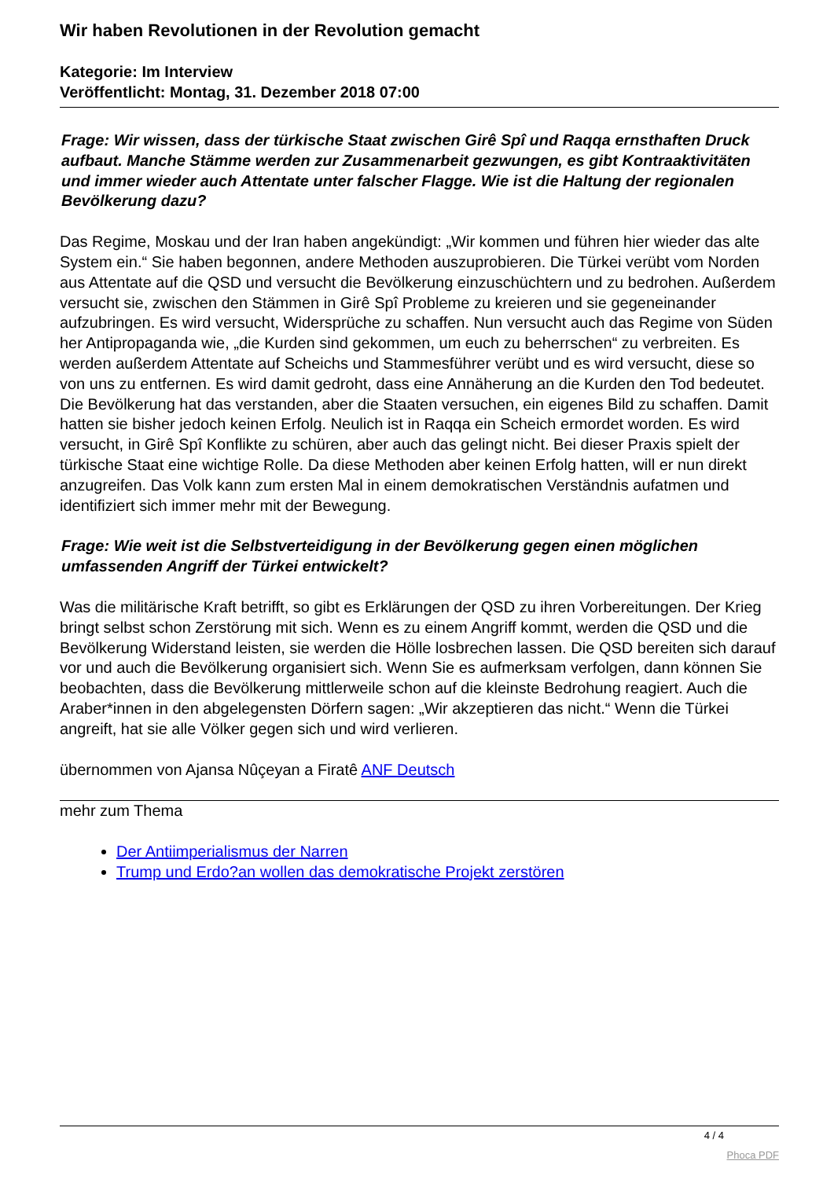Wir haben Revolutionen in der Revolution gemacht
Kategorie: Im Interview
Veröffentlicht: Montag, 31. Dezember 2018 07:00
Frage: Wir wissen, dass der türkische Staat zwischen Girê Spî und Raqqa ernsthaften Druck aufbaut. Manche Stämme werden zur Zusammenarbeit gezwungen, es gibt Kontraaktivitäten und immer wieder auch Attentate unter falscher Flagge. Wie ist die Haltung der regionalen Bevölkerung dazu?
Das Regime, Moskau und der Iran haben angekündigt: „Wir kommen und führen hier wieder das alte System ein.“ Sie haben begonnen, andere Methoden auszuprobieren. Die Türkei verübt vom Norden aus Attentate auf die QSD und versucht die Bevölkerung einzuschüchtern und zu bedrohen. Außerdem versucht sie, zwischen den Stämmen in Girê Spî Probleme zu kreieren und sie gegeneinander aufzubringen. Es wird versucht, Widersprüche zu schaffen. Nun versucht auch das Regime von Süden her Antipropaganda wie, „die Kurden sind gekommen, um euch zu beherrschen“ zu verbreiten. Es werden außerdem Attentate auf Scheichs und Stammesführer verübt und es wird versucht, diese so von uns zu entfernen. Es wird damit gedroht, dass eine Annäherung an die Kurden den Tod bedeutet. Die Bevölkerung hat das verstanden, aber die Staaten versuchen, ein eigenes Bild zu schaffen. Damit hatten sie bisher jedoch keinen Erfolg. Neulich ist in Raqqa ein Scheich ermordet worden. Es wird versucht, in Girê Spî Konflikte zu schüren, aber auch das gelingt nicht. Bei dieser Praxis spielt der türkische Staat eine wichtige Rolle. Da diese Methoden aber keinen Erfolg hatten, will er nun direkt anzugreifen. Das Volk kann zum ersten Mal in einem demokratischen Verständnis aufatmen und identifiziert sich immer mehr mit der Bewegung.
Frage: Wie weit ist die Selbstverteidigung in der Bevölkerung gegen einen möglichen umfassenden Angriff der Türkei entwickelt?
Was die militärische Kraft betrifft, so gibt es Erklärungen der QSD zu ihren Vorbereitungen. Der Krieg bringt selbst schon Zerstörung mit sich. Wenn es zu einem Angriff kommt, werden die QSD und die Bevölkerung Widerstand leisten, sie werden die Hölle losbrechen lassen. Die QSD bereiten sich darauf vor und auch die Bevölkerung organisiert sich. Wenn Sie es aufmerksam verfolgen, dann können Sie beobachten, dass die Bevölkerung mittlerweile schon auf die kleinste Bedrohung reagiert. Auch die Araber*innen in den abgelegensten Dörfern sagen: „Wir akzeptieren das nicht.“ Wenn die Türkei angreift, hat sie alle Völker gegen sich und wird verlieren.
übernommen von Ajansa Nûçeyan a Firatê ANF Deutsch
mehr zum Thema
Der Antiimperialismus der Narren
Trump und Erdo?an wollen das demokratische Projekt zerstören
4 / 4
Phoca PDF